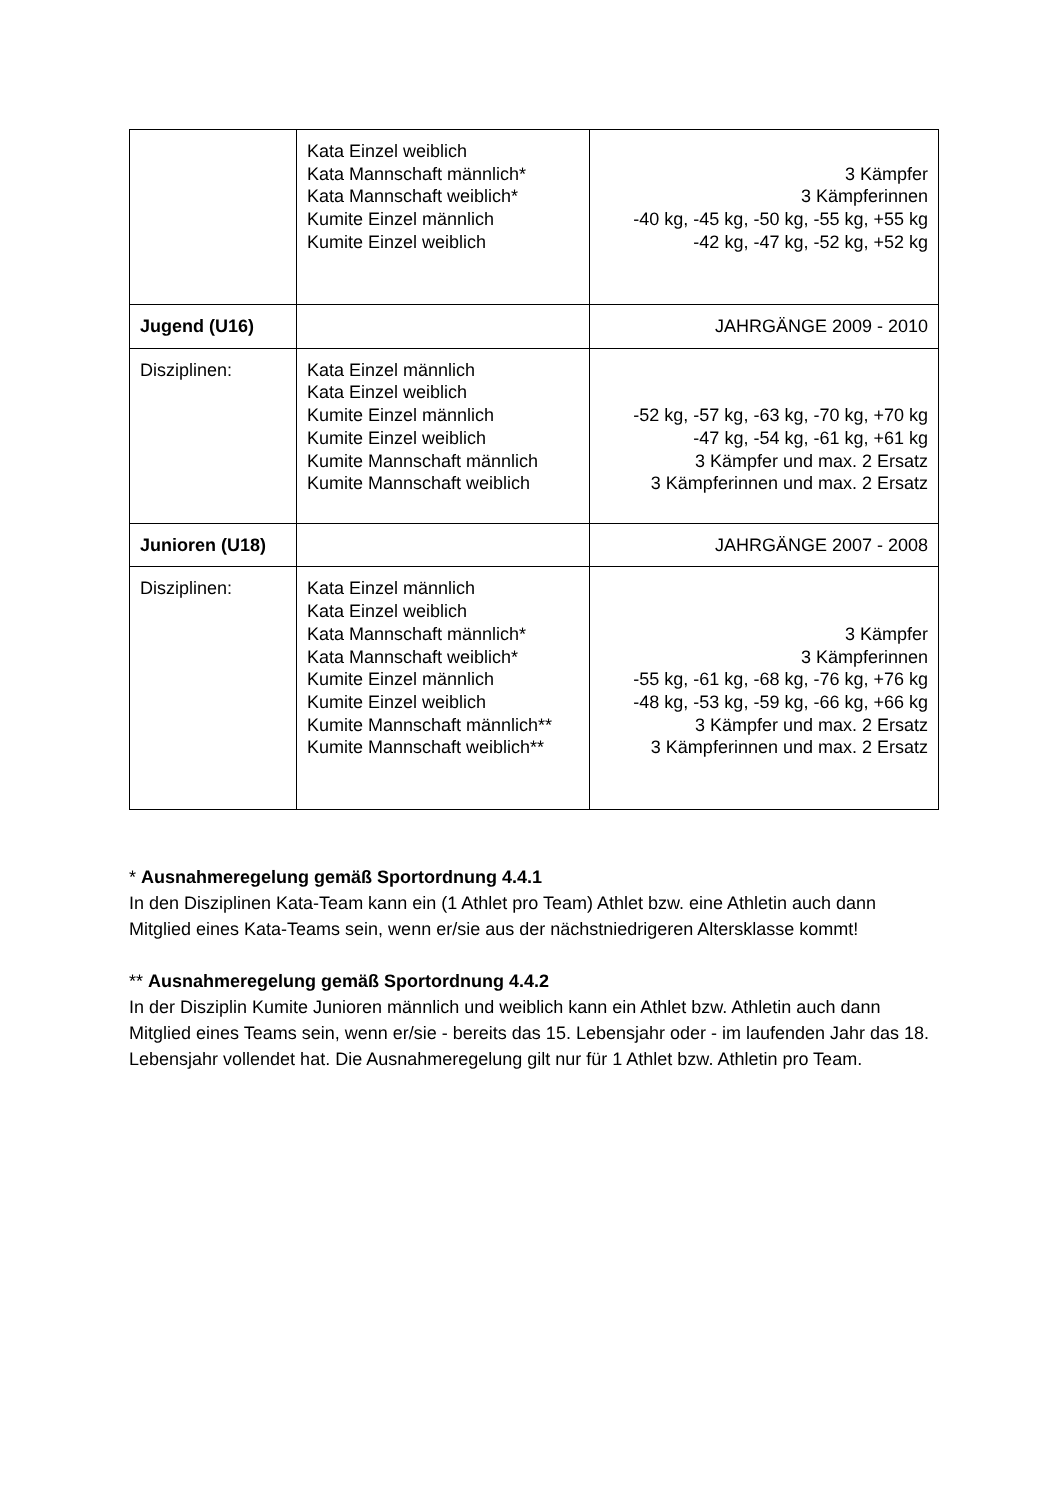| | Kata Einzel weiblich Kata Mannschaft männlich* Kata Mannschaft weiblich* Kumite Einzel männlich Kumite Einzel weiblich | 3 Kämpfer 3 Kämpferinnen -40 kg, -45 kg, -50 kg, -55 kg, +55 kg -42 kg, -47 kg, -52 kg, +52 kg |
| Jugend (U16) | | JAHRGÄNGE 2009 - 2010 |
| Disziplinen: | Kata Einzel männlich Kata Einzel weiblich Kumite Einzel männlich Kumite Einzel weiblich Kumite Mannschaft männlich Kumite Mannschaft weiblich | -52 kg, -57 kg, -63 kg, -70 kg, +70 kg -47 kg, -54 kg, -61 kg, +61 kg 3 Kämpfer und max. 2 Ersatz 3 Kämpferinnen und max. 2 Ersatz |
| Junioren (U18) | | JAHRGÄNGE 2007 - 2008 |
| Disziplinen: | Kata Einzel männlich Kata Einzel weiblich Kata Mannschaft männlich* Kata Mannschaft weiblich* Kumite Einzel männlich Kumite Einzel weiblich Kumite Mannschaft männlich** Kumite Mannschaft weiblich** | 3 Kämpfer 3 Kämpferinnen -55 kg, -61 kg, -68 kg, -76 kg, +76 kg -48 kg, -53 kg, -59 kg, -66 kg, +66 kg 3 Kämpfer und max. 2 Ersatz 3 Kämpferinnen und max. 2 Ersatz |
* Ausnahmeregelung gemäß Sportordnung 4.4.1
In den Disziplinen Kata-Team kann ein (1 Athlet pro Team) Athlet bzw. eine Athletin auch dann Mitglied eines Kata-Teams sein, wenn er/sie aus der nächstniedrigeren Altersklasse kommt!
** Ausnahmeregelung gemäß Sportordnung 4.4.2
In der Disziplin Kumite Junioren männlich und weiblich kann ein Athlet bzw. Athletin auch dann Mitglied eines Teams sein, wenn er/sie - bereits das 15. Lebensjahr oder - im laufenden Jahr das 18. Lebensjahr vollendet hat. Die Ausnahmeregelung gilt nur für 1 Athlet bzw. Athletin pro Team.